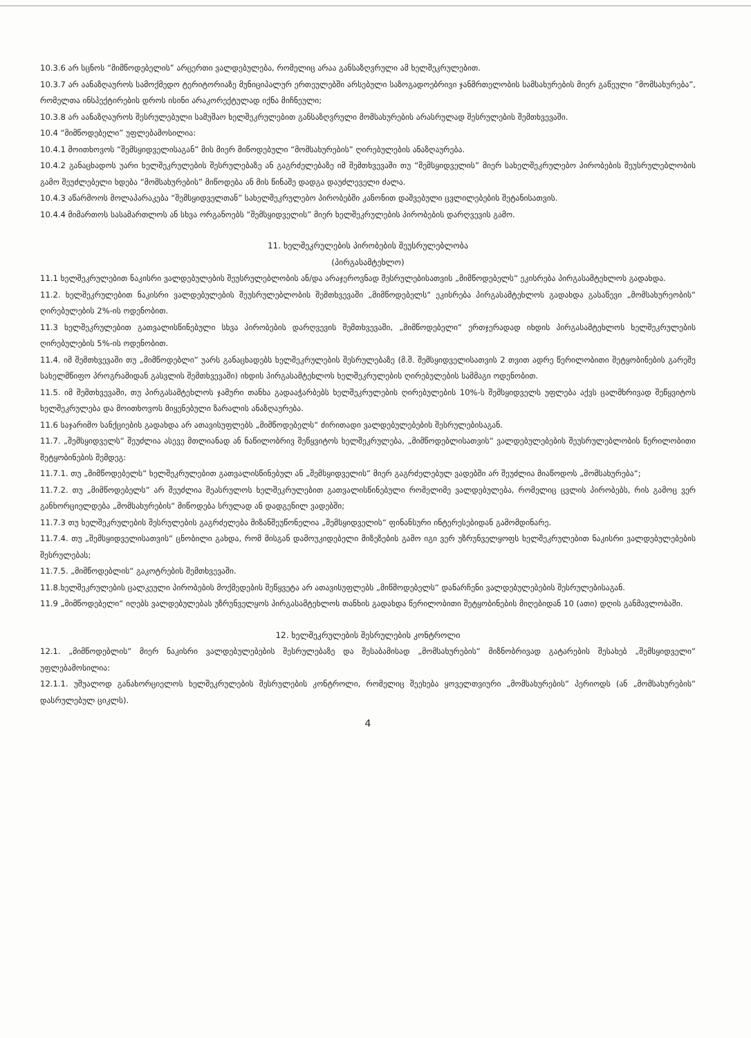10.3.6 არ სცნოს “მიმწოდებელის” არცერთი ვალდებულება, რომელიც არაა განსაზღვრული ამ ხელშეკრულებით.
10.3.7 არ აანაზღაუროს სამოქმედო ტერიტორიაზე მუნიციპალურ ერთეულებში არსებული საზოგადოებრივი ჯანმრთელობის სამსახურების მიერ გაწეული ”მომსახურება”, რომელთა ინსპექტირების დროს ისინი არაკორექტულად იქნა მიჩნეული;
10.3.8 არ აანაზღაუროს შესრულებული სამუშაო ხელშეკრულებით განსაზღვრული მომსახურების არასრულად შესრულების შემთხვევაში.
10.4 “მიმწოდებელი” უფლებამოსილია:
10.4.1 მოითხოვოს “შემსყიდველისაგან” მის მიერ მიწოდებული “მომსახურების” ღირებულების ანაზღაურება.
10.4.2 განაცხადოს უარი ხელშეკრულების შესრულებაზე ან გაგრძელებაზე იმ შემთხვევაში თუ “შემსყიდველის” მიერ სახელშეკრულებო პირობების შეუსრულებლობის გამო შეუძლებელი ხდება “მომსახურების” მიწოდება ან მის წინაშე დადგა დაუძლეველი ძალა.
10.4.3 აწარმოოს მოლაპარაკება “შემსყიდველთან” სახელშეკრულებო პირობებში კანონით დაშვებული ცვლილებების შეტანისათვის.
10.4.4 მიმართოს სასამართლოს ან სხვა ორგანოებს “შემსყიდველის” მიერ ხელშეკრულების პირობების დარღვევის გამო.
11. ხელშეკრულების პირობების შეუსრულებლობა
(პირგასამტეხლო)
11.1 ხელშეკრულებით ნაკისრი ვალდებულების შეუსრულებლობის ან/და არაჯეროვნად შესრულებისათვის „მიმწოდებელს“ ეკისრება პირგასამტეხლოს გადახდა.
11.2. ხელშეკრულებით ნაკისრი ვალდებულების შეუსრულებლობის შემთხვევაში „მიმწოდებელს“ ეკისრება პირგასამტეხლოს გადახდა გასაწევი „მომსახურეობის“ ღირებულების 2%-ის ოდენობით.
11.3 ხელშეკრულებით გათვალისწინებული სხვა პირობების დარღვევის შემთხვევაში, „მიმწოდებელი“ ერთჯერადად იხდის პირგასამტეხლოს ხელშეკრულების ღირებულების 5%-ის ოდენობით.
11.4. იმ შემთხვევაში თუ „მიმწოდებლი“ უარს განაცხადებს ხელშეკრულების შესრულებაზე (მ.შ. შემსყიდველისათვის 2 თვით ადრე წერილობითი შეტყობინების გარეშე სახელმწიფო პროგრამიდან გასვლის შემთხვევაში) იხდის პირგასამტეხლოს ხელშეკრულების ღირებულების სამმაგი ოდენობით.
11.5. იმ შემთხვევაში, თუ პირგასამტეხლოს ჯამური თანხა გადააჭარბებს ხელშეკრულების ღირებულების 10%-ს შემსყიდველს უფლება აქვს ცალმხრივად შეწყვიტოს ხელშეკრულება და მოითხოვოს მიყენებული ზარალის ანაზღაურება.
11.6 საჯარიმო სანქციების გადახდა არ ათავისუფლებს „მიმწოდებელს“ ძირითადი ვალდებულებების შესრულებისაგან.
11.7. „შემსყიდველს“ შეუძლია ასევე მთლიანად ან ნაწილობრივ შეწყვიტოს ხელშეკრულება, „მიმწოდებლისათვის“ ვალდებულებების შეუსრულებლობის წერილობითი შეტყობინების შემდეგ:
11.7.1. თუ „მიმწოდებელს“ ხელშეკრულებით გათვალისწინებულ ან „შემსყიდველის“ მიერ გაგრძელებულ ვადებში არ შეუძლია მიაწოდოს „მომსახურება“;
11.7.2. თუ „მიმწოდებელს“ არ შეუძლია შეასრულოს ხელშეკრულებით გათვალისწინებული რომელიმე ვალდებულება, რომელიც ცვლის პირობებს, რის გამოც ვერ განხორციელდება „მომსახურების“ მიწოდება სრულად ან დადგენილ ვადებში;
11.7.3 თუ ხელშეკრულების შესრულების გაგრძელება მიზანშეუწონელია „შემსყიდველის“ ფინანსური ინტერესებიდან გამომდინარე.
11.7.4. თუ „შემსყიდველისათვის“ ცნობილი გახდა, რომ მისგან დამოუკიდებელი მიზეზების გამო იგი ვერ უზრუნველყოფს ხელშეკრულებით ნაკისრი ვალდებულებების შესრულებას;
11.7.5. „მიმწოდებლის“ გაკოტრების შემთხვევაში.
11.8.ხელშეკრულების ცალკეული პირობების მოქმედების შეწყვეტა არ ათავისუფლებს „მიწმოდებელს“ დანარჩენი ვალდებულებების შესრულებისაგან.
11.9 „მიმწოდებელი“ იღებს ვალდებულებას უზრუნველყოს პირგასამტეხლოს თანხის გადახდა წერილობითი შეტყობინების მიღებიდან 10 (ათი) დღის განმავლობაში.
12. ხელშეკრულების შესრულების კონტროლი
12.1. „მიმწოდებლის“ მიერ ნაკისრი ვალდებულებების შესრულებაზე და შესაბამისად „მომსახურების“ მიზნობრივად გატარების შესახებ „შემსყიდველი“ უფლებამოსილია:
12.1.1. უშუალოდ განახორციელოს ხელშეკრულების შესრულების კონტროლი, რომელიც შეეხება ყოველთვიური „მომსახურების“ პერიოდს (ან „მომსახურების“ დასრულებულ ციკლს).
4